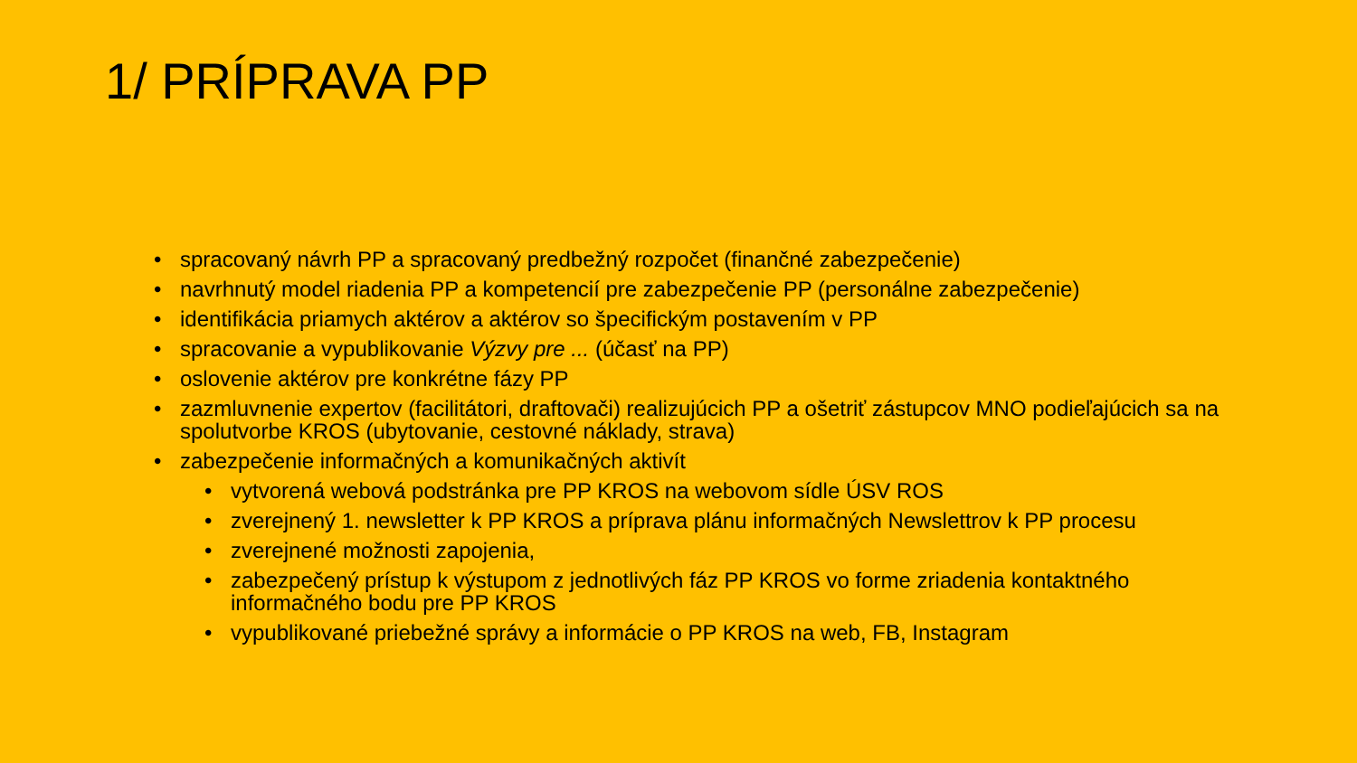1/ PRÍPRAVA PP
• spracovaný návrh PP a spracovaný predbežný rozpočet (finančné zabezpečenie)
• navrhnutý model riadenia PP a kompetencií pre zabezpečenie PP (personálne zabezpečenie)
• identifikácia priamych aktérov a aktérov so špecifickým postavením v PP
• spracovanie a vypublikovanie Výzvy pre ... (účasť na PP)
• oslovenie aktérov pre konkrétne fázy PP
• zazmluvnenie expertov (facilitátori, draftovači) realizujúcich PP a ošetriť zástupcov MNO podieľajúcich sa na spolutvorbe KROS (ubytovanie, cestovné náklady, strava)
• zabezpečenie informačných a komunikačných aktivít
• vytvorená webová podstránka pre PP KROS na webovom sídle ÚSV ROS
• zverejnený 1. newsletter k PP KROS a príprava plánu informačných Newslettrov k PP procesu
• zverejnené možnosti zapojenia,
• zabezpečený prístup k výstupom z jednotlivých fáz PP KROS vo forme zriadenia kontaktného informačného bodu pre PP KROS
• vypublikované priebežné správy a informácie o PP KROS na web, FB, Instagram